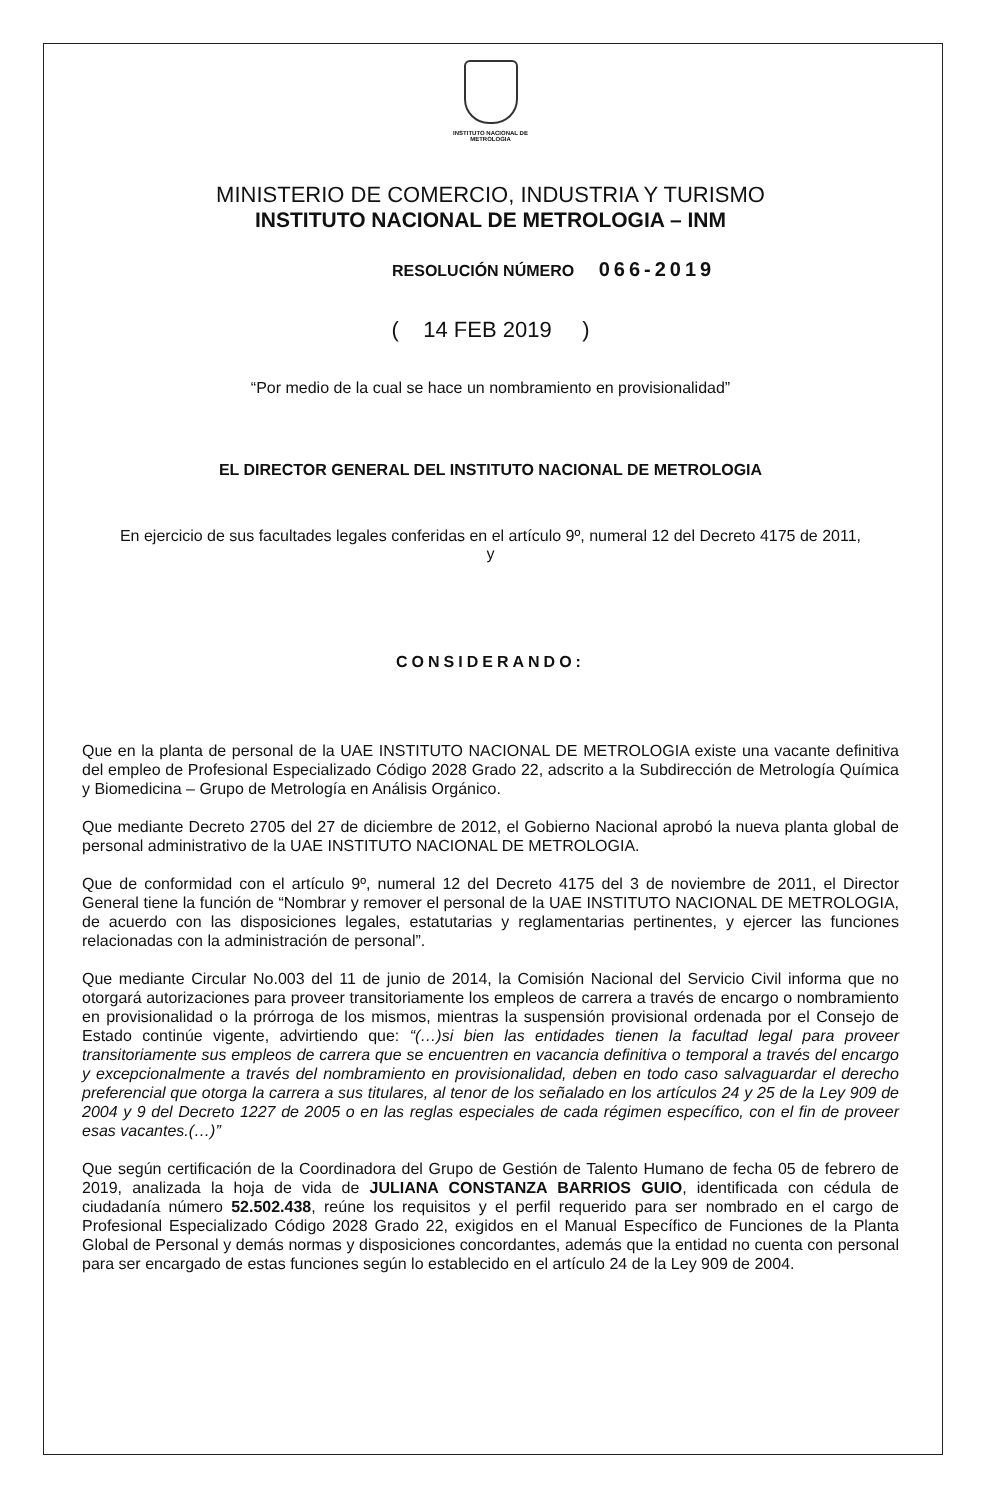INSTITUTO NACIONAL DE
METROLOGIA
MINISTERIO DE COMERCIO, INDUSTRIA Y TURISMO
INSTITUTO NACIONAL DE METROLOGIA – INM
RESOLUCIÓN NÚMERO 066-2019
( 14 FEB 2019 )
“Por medio de la cual se hace un nombramiento en provisionalidad”
EL DIRECTOR GENERAL DEL INSTITUTO NACIONAL DE METROLOGIA
En ejercicio de sus facultades legales conferidas en el artículo 9º, numeral 12 del Decreto 4175 de 2011,
y
CONSIDERANDO:
Que en la planta de personal de la UAE INSTITUTO NACIONAL DE METROLOGIA existe una vacante definitiva del empleo de Profesional Especializado Código 2028 Grado 22, adscrito a la Subdirección de Metrología Química y Biomedicina – Grupo de Metrología en Análisis Orgánico.
Que mediante Decreto 2705 del 27 de diciembre de 2012, el Gobierno Nacional aprobó la nueva planta global de personal administrativo de la UAE INSTITUTO NACIONAL DE METROLOGIA.
Que de conformidad con el artículo 9º, numeral 12 del Decreto 4175 del 3 de noviembre de 2011, el Director General tiene la función de “Nombrar y remover el personal de la UAE INSTITUTO NACIONAL DE METROLOGIA, de acuerdo con las disposiciones legales, estatutarias y reglamentarias pertinentes, y ejercer las funciones relacionadas con la administración de personal”.
Que mediante Circular No.003 del 11 de junio de 2014, la Comisión Nacional del Servicio Civil informa que no otorgará autorizaciones para proveer transitoriamente los empleos de carrera a través de encargo o nombramiento en provisionalidad o la prórroga de los mismos, mientras la suspensión provisional ordenada por el Consejo de Estado continúe vigente, advirtiendo que: “(…)si bien las entidades tienen la facultad legal para proveer transitoriamente sus empleos de carrera que se encuentren en vacancia definitiva o temporal a través del encargo y excepcionalmente a través del nombramiento en provisionalidad, deben en todo caso salvaguardar el derecho preferencial que otorga la carrera a sus titulares, al tenor de los señalado en los artículos 24 y 25 de la Ley 909 de 2004 y 9 del Decreto 1227 de 2005 o en las reglas especiales de cada régimen específico, con el fin de proveer esas vacantes.(…)”
Que según certificación de la Coordinadora del Grupo de Gestión de Talento Humano de fecha 05 de febrero de 2019, analizada la hoja de vida de JULIANA CONSTANZA BARRIOS GUIO, identificada con cédula de ciudadanía número 52.502.438, reúne los requisitos y el perfil requerido para ser nombrado en el cargo de Profesional Especializado Código 2028 Grado 22, exigidos en el Manual Específico de Funciones de la Planta Global de Personal y demás normas y disposiciones concordantes, además que la entidad no cuenta con personal para ser encargado de estas funciones según lo establecido en el artículo 24 de la Ley 909 de 2004.